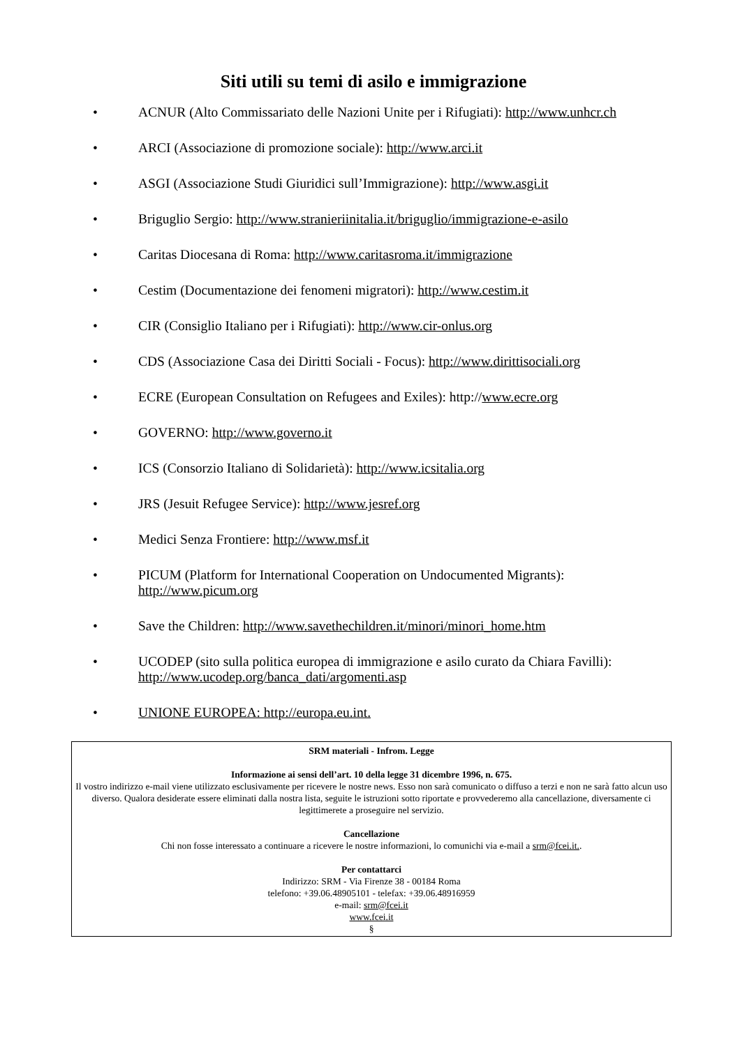Siti utili su temi di asilo e immigrazione
• ACNUR (Alto Commissariato delle Nazioni Unite per i Rifugiati): http://www.unhcr.ch
• ARCI (Associazione di promozione sociale): http://www.arci.it
• ASGI (Associazione Studi Giuridici sull’Immigrazione): http://www.asgi.it
• Briguglio Sergio: http://www.stranieriinitalia.it/briguglio/immigrazione-e-asilo
• Caritas Diocesana di Roma: http://www.caritasroma.it/immigrazione
• Cestim (Documentazione dei fenomeni migratori): http://www.cestim.it
• CIR (Consiglio Italiano per i Rifugiati): http://www.cir-onlus.org
• CDS (Associazione Casa dei Diritti Sociali - Focus): http://www.dirittisociali.org
• ECRE (European Consultation on Refugees and Exiles): http://www.ecre.org
• GOVERNO: http://www.governo.it
• ICS (Consorzio Italiano di Solidarietà): http://www.icsitalia.org
• JRS (Jesuit Refugee Service): http://www.jesref.org
• Medici Senza Frontiere: http://www.msf.it
• PICUM (Platform for International Cooperation on Undocumented Migrants): http://www.picum.org
• Save the Children: http://www.savethechildren.it/minori/minori_home.htm
• UCODEP (sito sulla politica europea di immigrazione e asilo curato da Chiara Favilli): http://www.ucodep.org/banca_dati/argomenti.asp
• UNIONE EUROPEA: http://europa.eu.int.
SRM materiali - Infrom. Legge
Informazione ai sensi dell’art. 10 della legge 31 dicembre 1996, n. 675.
Il vostro indirizzo e-mail viene utilizzato esclusivamente per ricevere le nostre news. Esso non sarà comunicato o diffuso a terzi e non ne sarà fatto alcun uso diverso. Qualora desiderate essere eliminati dalla nostra lista, seguite le istruzioni sotto riportate e provvederemo alla cancellazione, diversamente ci legittimerete a proseguire nel servizio.
Cancellazione
Chi non fosse interessato a continuare a ricevere le nostre informazioni, lo comunichi via e-mail a srm@fcei.it..
Per contattarci
Indirizzo: SRM - Via Firenze 38 - 00184 Roma
telefono: +39.06.48905101 - telefax: +39.06.48916959
e-mail: srm@fcei.it
www.fcei.it
§